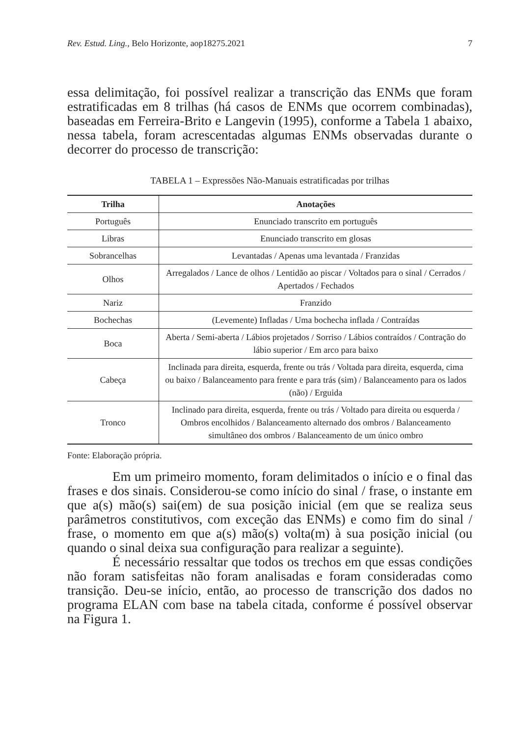Rev. Estud. Ling., Belo Horizonte, aop18275.2021 7
essa delimitação, foi possível realizar a transcrição das ENMs que foram estratificadas em 8 trilhas (há casos de ENMs que ocorrem combinadas), baseadas em Ferreira-Brito e Langevin (1995), conforme a Tabela 1 abaixo, nessa tabela, foram acrescentadas algumas ENMs observadas durante o decorrer do processo de transcrição:
TABELA 1 – Expressões Não-Manuais estratificadas por trilhas
| Trilha | Anotações |
| --- | --- |
| Português | Enunciado transcrito em português |
| Libras | Enunciado transcrito em glosas |
| Sobrancelhas | Levantadas / Apenas uma levantada / Franzidas |
| Olhos | Arregalados / Lance de olhos / Lentidão ao piscar / Voltados para o sinal / Cerrados / Apertados / Fechados |
| Nariz | Franzido |
| Bochechas | (Levemente) Infladas / Uma bochecha inflada / Contraídas |
| Boca | Aberta / Semi-aberta / Lábios projetados / Sorriso / Lábios contraídos / Contração do lábio superior / Em arco para baixo |
| Cabeça | Inclinada para direita, esquerda, frente ou trás / Voltada para direita, esquerda, cima ou baixo / Balanceamento para frente e para trás (sim) / Balanceamento para os lados (não) / Erguida |
| Tronco | Inclinado para direita, esquerda, frente ou trás / Voltado para direita ou esquerda / Ombros encolhidos / Balanceamento alternado dos ombros / Balanceamento simultâneo dos ombros / Balanceamento de um único ombro |
Fonte: Elaboração própria.
Em um primeiro momento, foram delimitados o início e o final das frases e dos sinais. Considerou-se como início do sinal / frase, o instante em que a(s) mão(s) sai(em) de sua posição inicial (em que se realiza seus parâmetros constitutivos, com exceção das ENMs) e como fim do sinal / frase, o momento em que a(s) mão(s) volta(m) à sua posição inicial (ou quando o sinal deixa sua configuração para realizar a seguinte).
É necessário ressaltar que todos os trechos em que essas condições não foram satisfeitas não foram analisadas e foram consideradas como transição. Deu-se início, então, ao processo de transcrição dos dados no programa ELAN com base na tabela citada, conforme é possível observar na Figura 1.